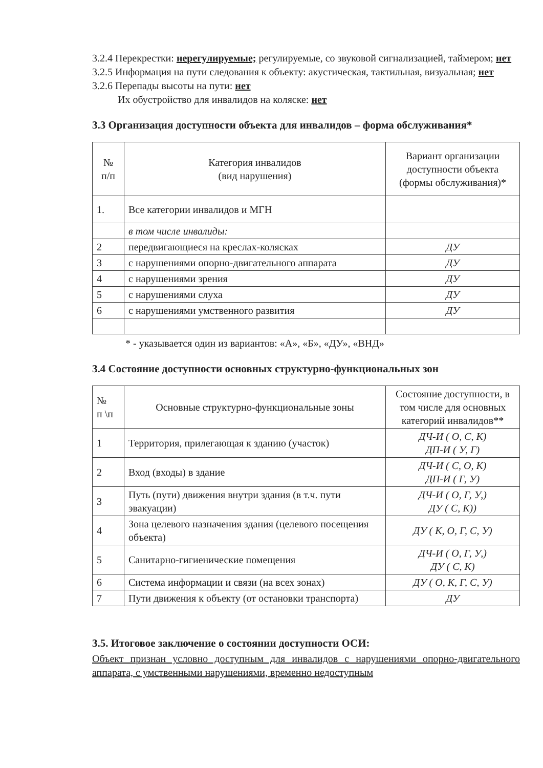3.2.4 Перекрестки: нерегулируемые; регулируемые, со звуковой сигнализацией, таймером; нет
3.2.5 Информация на пути следования к объекту: акустическая, тактильная, визуальная; нет
3.2.6 Перепады высоты на пути: нет
Их обустройство для инвалидов на коляске: нет
3.3 Организация доступности объекта для инвалидов – форма обслуживания*
| № п/п | Категория инвалидов (вид нарушения) | Вариант организации доступности объекта (формы обслуживания)* |
| --- | --- | --- |
| 1. | Все категории инвалидов и МГН | |
| | в том числе инвалиды: | |
| 2 | передвигающиеся на креслах-колясках | ДУ |
| 3 | с нарушениями опорно-двигательного аппарата | ДУ |
| 4 | с нарушениями зрения | ДУ |
| 5 | с нарушениями слуха | ДУ |
| 6 | с нарушениями умственного развития | ДУ |
* - указывается один из вариантов: «А», «Б», «ДУ», «ВНД»
3.4 Состояние доступности основных структурно-функциональных зон
| № п \п | Основные структурно-функциональные зоны | Состояние доступности, в том числе для основных категорий инвалидов** |
| --- | --- | --- |
| 1 | Территория, прилегающая к зданию (участок) | ДЧ-И ( О, С, К) ДП-И ( У, Г) |
| 2 | Вход (входы) в здание | ДЧ-И ( С, О, К) ДП-И ( Г, У) |
| 3 | Путь (пути) движения внутри здания (в т.ч. пути эвакуации) | ДЧ-И ( О, Г, У,) ДУ ( С, К)) |
| 4 | Зона целевого назначения здания (целевого посещения объекта) | ДУ ( К, О, Г, С, У) |
| 5 | Санитарно-гигиенические помещения | ДЧ-И ( О, Г, У,) ДУ ( С, К) |
| 6 | Система информации и связи (на всех зонах) | ДУ ( О, К, Г, С, У) |
| 7 | Пути движения к объекту (от остановки транспорта) | ДУ |
3.5. Итоговое заключение о состоянии доступности ОСИ:
Объект признан условно доступным для инвалидов с нарушениями опорно-двигательного аппарата, с умственными нарушениями, временно недоступным